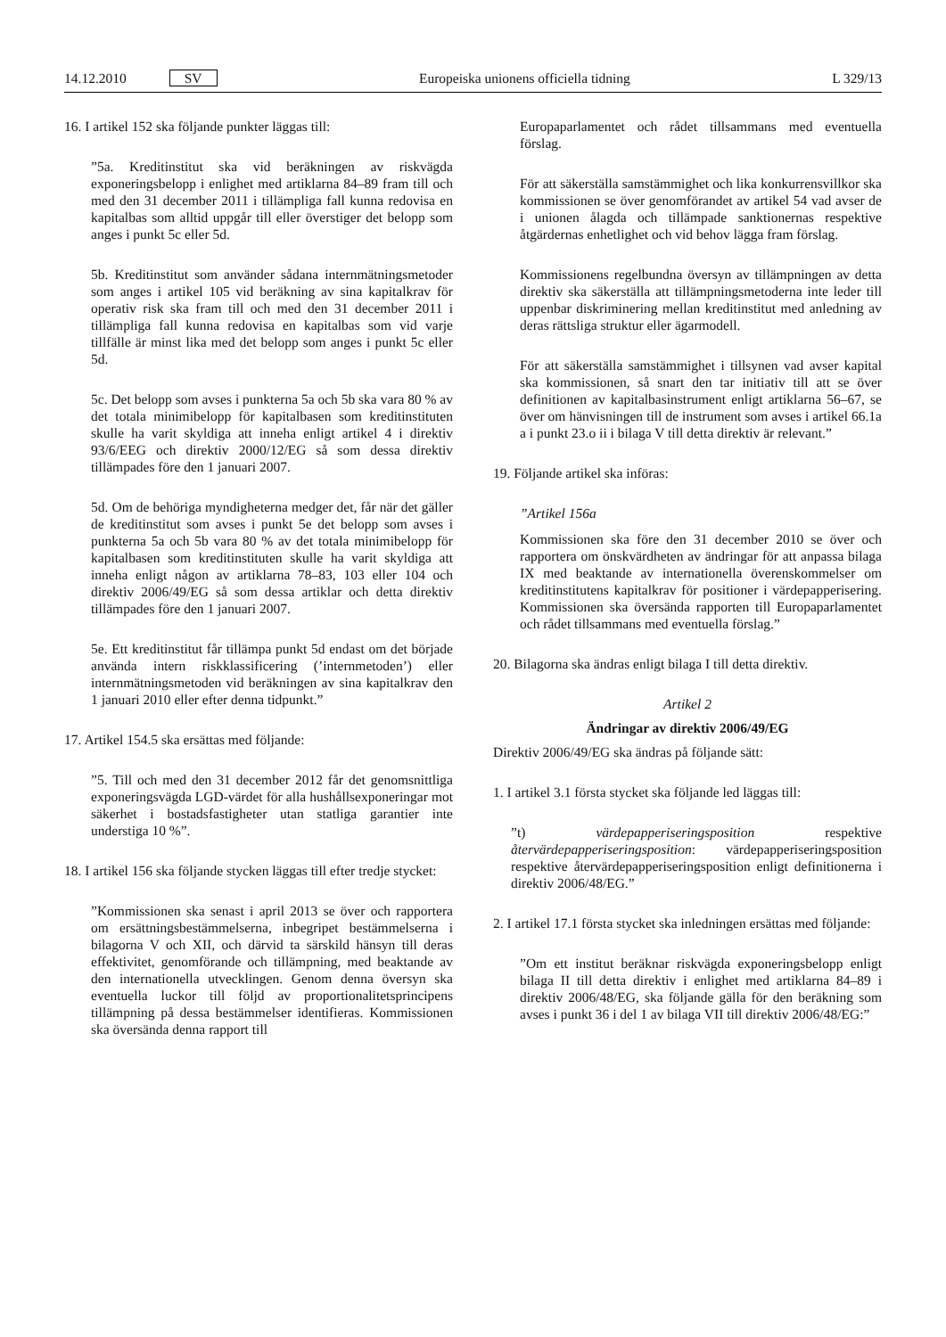14.12.2010 SV
Europeiska unionens officiella tidning
L 329/13
16. I artikel 152 ska följande punkter läggas till:
”5a. Kreditinstitut ska vid beräkningen av riskvägda exponeringsbelopp i enlighet med artiklarna 84–89 fram till och med den 31 december 2011 i tillämpliga fall kunna redovisa en kapitalbas som alltid uppgår till eller överstiger det belopp som anges i punkt 5c eller 5d.
5b. Kreditinstitut som använder sådana internmätningsmetoder som anges i artikel 105 vid beräkning av sina kapitalkrav för operativ risk ska fram till och med den 31 december 2011 i tillämpliga fall kunna redovisa en kapitalbas som vid varje tillfälle är minst lika med det belopp som anges i punkt 5c eller 5d.
5c. Det belopp som avses i punkterna 5a och 5b ska vara 80 % av det totala minimibelopp för kapitalbasen som kreditinstituten skulle ha varit skyldiga att inneha enligt artikel 4 i direktiv 93/6/EEG och direktiv 2000/12/EG så som dessa direktiv tillämpades före den 1 januari 2007.
5d. Om de behöriga myndigheterna medger det, får när det gäller de kreditinstitut som avses i punkt 5e det belopp som avses i punkterna 5a och 5b vara 80 % av det totala minimibelopp för kapitalbasen som kreditinstituten skulle ha varit skyldiga att inneha enligt någon av artiklarna 78–83, 103 eller 104 och direktiv 2006/49/EG så som dessa artiklar och detta direktiv tillämpades före den 1 januari 2007.
5e. Ett kreditinstitut får tillämpa punkt 5d endast om det började använda intern riskklassificering (’internmetoden’) eller internmätningsmetoden vid beräkningen av sina kapitalkrav den 1 januari 2010 eller efter denna tidpunkt.”
17. Artikel 154.5 ska ersättas med följande:
”5. Till och med den 31 december 2012 får det genomsnittliga exponeringsvägda LGD-värdet för alla hushållsexponeringar mot säkerhet i bostadsfastigheter utan statliga garantier inte understiga 10 %”.
18. I artikel 156 ska följande stycken läggas till efter tredje stycket:
”Kommissionen ska senast i april 2013 se över och rapportera om ersättningsbestämmelserna, inbegripet bestämmelserna i bilagorna V och XII, och därvid ta särskild hänsyn till deras effektivitet, genomförande och tillämpning, med beaktande av den internationella utvecklingen. Genom denna översyn ska eventuella luckor till följd av proportionalitetsprincipens tillämpning på dessa bestämmelser identifieras. Kommissionen ska översända denna rapport till
Europaparlamentet och rådet tillsammans med eventuella förslag.
För att säkerställa samstämmighet och lika konkurrensvillkor ska kommissionen se över genomförandet av artikel 54 vad avser de i unionen ålagda och tillämpade sanktionernas respektive åtgärdernas enhetlighet och vid behov lägga fram förslag.
Kommissionens regelbundna översyn av tillämpningen av detta direktiv ska säkerställa att tillämpningsmetoderna inte leder till uppenbar diskriminering mellan kreditinstitut med anledning av deras rättsliga struktur eller ägarmodell.
För att säkerställa samstämmighet i tillsynen vad avser kapital ska kommissionen, så snart den tar initiativ till att se över definitionen av kapitalbasinstrument enligt artiklarna 56–67, se över om hänvisningen till de instrument som avses i artikel 66.1a a i punkt 23.o ii i bilaga V till detta direktiv är relevant.”
19. Följande artikel ska införas:
”Artikel 156a
Kommissionen ska före den 31 december 2010 se över och rapportera om önskvärdheten av ändringar för att anpassa bilaga IX med beaktande av internationella överenskommelser om kreditinstitutens kapitalkrav för positioner i värdepapperisering. Kommissionen ska översända rapporten till Europaparlamentet och rådet tillsammans med eventuella förslag.”
20. Bilagorna ska ändras enligt bilaga I till detta direktiv.
Artikel 2
Ändringar av direktiv 2006/49/EG
Direktiv 2006/49/EG ska ändras på följande sätt:
1. I artikel 3.1 första stycket ska följande led läggas till:
”t) värdepapperiseringsposition respektive återvärdepapperiseringsposition: värdepapperiseringsposition respektive återvärdepapperiseringsposition enligt definitionerna i direktiv 2006/48/EG.”
2. I artikel 17.1 första stycket ska inledningen ersättas med följande:
”Om ett institut beräknar riskvägda exponeringsbelopp enligt bilaga II till detta direktiv i enlighet med artiklarna 84–89 i direktiv 2006/48/EG, ska följande gälla för den beräkning som avses i punkt 36 i del 1 av bilaga VII till direktiv 2006/48/EG:”